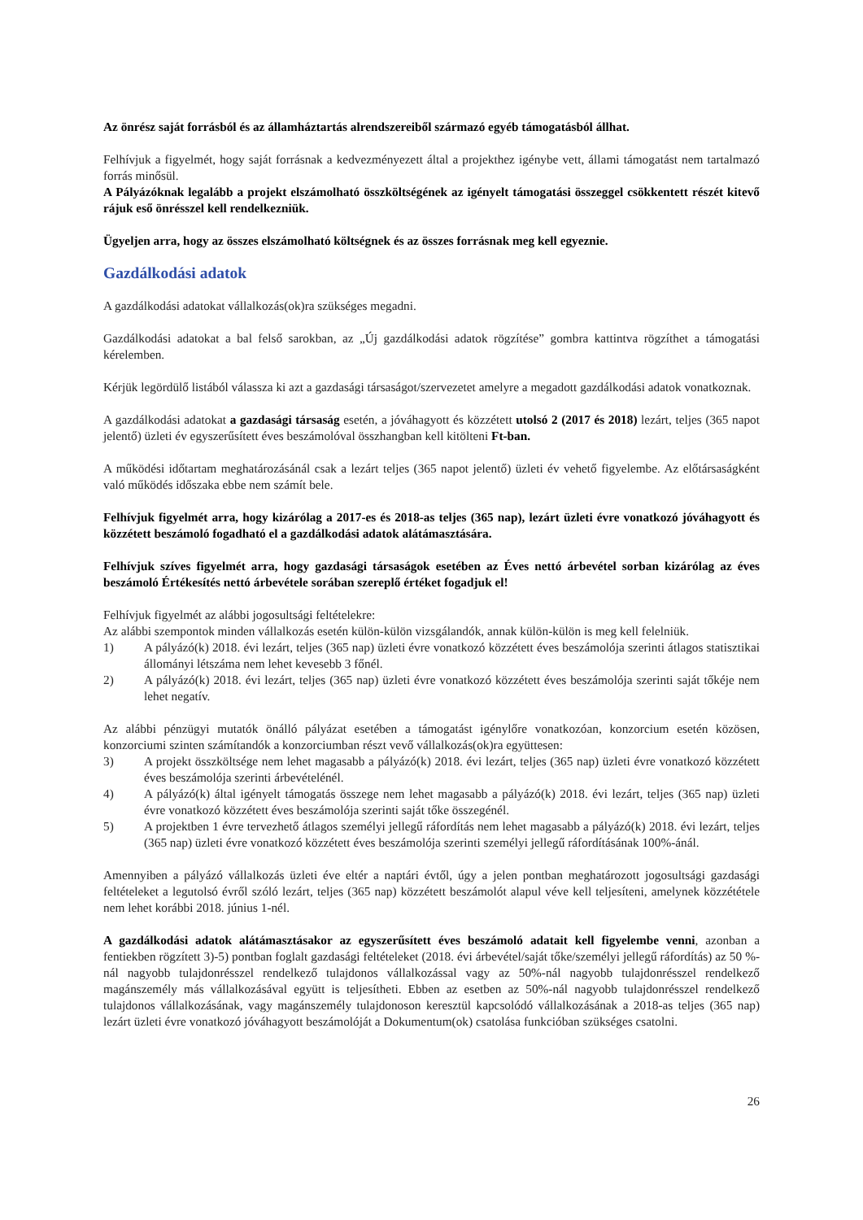Az önrész saját forrásból és az államháztartás alrendszereiből származó egyéb támogatásból állhat.
Felhívjuk a figyelmét, hogy saját forrásnak a kedvezményezett által a projekthez igénybe vett, állami támogatást nem tartalmazó forrás minősül.
A Pályázóknak legalább a projekt elszámolható összköltségének az igényelt támogatási összeggel csökkentett részét kitevő rájuk eső önrésszel kell rendelkezniük.
Ügyeljen arra, hogy az összes elszámolható költségnek és az összes forrásnak meg kell egyeznie.
Gazdálkodási adatok
A gazdálkodási adatokat vállalkozás(ok)ra szükséges megadni.
Gazdálkodási adatokat a bal felső sarokban, az „Új gazdálkodási adatok rögzítése” gombra kattintva rögzíthet a támogatási kérelemben.
Kérjük legördülő listából válassza ki azt a gazdasági társaságot/szervezetet amelyre a megadott gazdálkodási adatok vonatkoznak.
A gazdálkodási adatokat a gazdasági társaság esetén, a jóváhagyott és közzétett utolsó 2 (2017 és 2018) lezárt, teljes (365 napot jelentő) üzleti év egyszerűsített éves beszámolóval összhangban kell kitölteni Ft-ban.
A működési időtartam meghatározásánál csak a lezárt teljes (365 napot jelentő) üzleti év vehető figyelembe. Az előtársaságként való működés időszaka ebbe nem számít bele.
Felhívjuk figyelmét arra, hogy kizárólag a 2017-es és 2018-as teljes (365 nap), lezárt üzleti évre vonatkozó jóváhagyott és közzétett beszámoló fogadható el a gazdálkodási adatok alátámasztására.
Felhívjuk szíves figyelmét arra, hogy gazdasági társaságok esetében az Éves nettó árbevétel sorban kizárólag az éves beszámoló Értékesítés nettó árbevétele sorában szereplő értéket fogadjuk el!
Felhívjuk figyelmét az alábbi jogosultsági feltételekre:
Az alábbi szempontok minden vállalkozás esetén külön-külön vizsgálandók, annak külön-külön is meg kell felelniük.
1) A pályázó(k) 2018. évi lezárt, teljes (365 nap) üzleti évre vonatkozó közzétett éves beszámolója szerinti átlagos statisztikai állományi létszáma nem lehet kevesebb 3 főnél.
2) A pályázó(k) 2018. évi lezárt, teljes (365 nap) üzleti évre vonatkozó közzétett éves beszámolója szerinti saját tőkéje nem lehet negatív.
Az alábbi pénzügyi mutatók önálló pályázat esetében a támogatást igénylőre vonatkozóan, konzorcium esetén közösen, konzorciumi szinten számítandók a konzorciumban részt vevő vállalkozás(ok)ra együttesen:
3) A projekt összköltsége nem lehet magasabb a pályázó(k) 2018. évi lezárt, teljes (365 nap) üzleti évre vonatkozó közzétett éves beszámolója szerinti árbevételénél.
4) A pályázó(k) által igényelt támogatás összege nem lehet magasabb a pályázó(k) 2018. évi lezárt, teljes (365 nap) üzleti évre vonatkozó közzétett éves beszámolója szerinti saját tőke összegénél.
5) A projektben 1 évre tervezhető átlagos személyi jellegű ráfordítás nem lehet magasabb a pályázó(k) 2018. évi lezárt, teljes (365 nap) üzleti évre vonatkozó közzétett éves beszámolója szerinti személyi jellegű ráfordításának 100%-ánál.
Amennyiben a pályázó vállalkozás üzleti éve eltér a naptári évtől, úgy a jelen pontban meghatározott jogosultsági gazdasági feltételeket a legutolsó évről szóló lezárt, teljes (365 nap) közzétett beszámolót alapul véve kell teljesíteni, amelynek közzététele nem lehet korábbi 2018. június 1-nél.
A gazdálkodási adatok alátámasztásakor az egyszerűsített éves beszámoló adatait kell figyelembe venni, azonban a fentiekben rögzített 3)-5) pontban foglalt gazdasági feltételeket (2018. évi árbevétel/saját tőke/személyi jellegű ráfordítás) az 50 %-nál nagyobb tulajdonrésszel rendelkező tulajdonos vállalkozással vagy az 50%-nál nagyobb tulajdonrésszel rendelkező magánszemély más vállalkozásával együtt is teljesítheti. Ebben az esetben az 50%-nál nagyobb tulajdonrésszel rendelkező tulajdonos vállalkozásának, vagy magánszemély tulajdonoson keresztül kapcsolódó vállalkozásának a 2018-as teljes (365 nap) lezárt üzleti évre vonatkozó jóváhagyott beszámolóját a Dokumentum(ok) csatolása funkcióban szükséges csatolni.
26